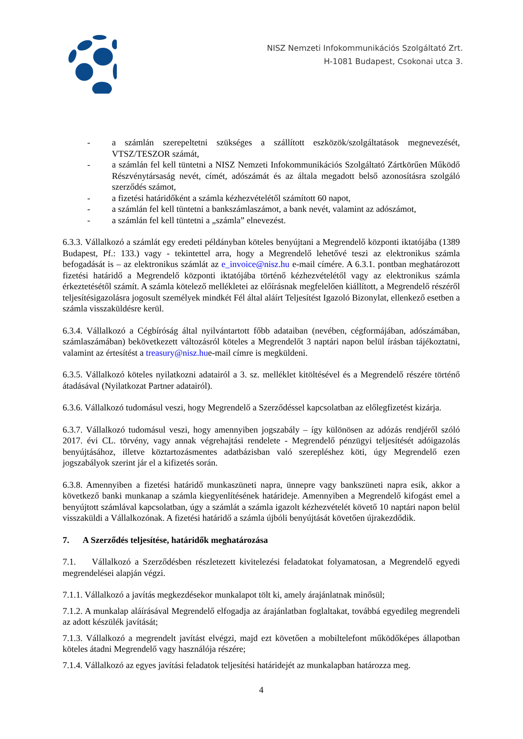NISZ Nemzeti Infokommunikációs Szolgáltató Zrt.
H-1081 Budapest, Csokonai utca 3.
- a számlán szerepeltetni szükséges a szállított eszközök/szolgáltatások megnevezését, VTSZ/TESZOR számát,
- a számlán fel kell tüntetni a NISZ Nemzeti Infokommunikációs Szolgáltató Zártkörűen Működő Részvénytársaság nevét, címét, adószámát és az általa megadott belső azonosításra szolgáló szerződés számot,
- a fizetési határidőként a számla kézhezvételétől számított 60 napot,
- a számlán fel kell tüntetni a bankszámlaszámot, a bank nevét, valamint az adószámot,
- a számlán fel kell tüntetni a „számla” elnevezést.
6.3.3. Vállalkozó a számlát egy eredeti példányban köteles benyújtani a Megrendelő központi iktatójába (1389 Budapest, Pf.: 133.) vagy - tekintettel arra, hogy a Megrendelő lehetővé teszi az elektronikus számla befogadását is – az elektronikus számlát az e_invoice@nisz.hu e-mail címére. A 6.3.1. pontban meghatározott fizetési határidő a Megrendelő központi iktatójába történő kézhezvételétől vagy az elektronikus számla érkeztetésétől számít. A számla kötelező mellékletei az előírásnak megfelelően kiállított, a Megrendelő részéről teljesítésigazolásra jogosult személyek mindkét Fél által aláírt Teljesítést Igazoló Bizonylat, ellenkező esetben a számla visszaküldésre kerül.
6.3.4. Vállalkozó a Cégbíróság által nyilvántartott főbb adataiban (nevében, cégformájában, adószámában, számlaszámában) bekövetkezett változásról köteles a Megrendelőt 3 naptári napon belül írásban tájékoztatni, valamint az értesítést a treasury@nisz.hue-mail címre is megküldeni.
6.3.5. Vállalkozó köteles nyilatkozni adatairól a 3. sz. melléklet kitöltésével és a Megrendelő részére történő átadásával (Nyilatkozat Partner adatairól).
6.3.6. Vállalkozó tudomásul veszi, hogy Megrendelő a Szerződéssel kapcsolatban az előlegfizetést kizárja.
6.3.7. Vállalkozó tudomásul veszi, hogy amennyiben jogszabály – így különösen az adózás rendjéről szóló 2017. évi CL. törvény, vagy annak végrehajtási rendelete - Megrendelő pénzügyi teljesítését adóigazolás benyújtásához, illetve köztartozásmentes adatbázisban való szerepléshez köti, úgy Megrendelő ezen jogszabályok szerint jár el a kifizetés során.
6.3.8. Amennyiben a fizetési határidő munkaszüneti napra, ünnepre vagy bankszüneti napra esik, akkor a következő banki munkanap a számla kiegyenlítésének határideje. Amennyiben a Megrendelő kifogást emel a benyújtott számlával kapcsolatban, úgy a számlát a számla igazolt kézhezvételét követő 10 naptári napon belül visszaküldi a Vállalkozónak. A fizetési határidő a számla újbóli benyújtását követően újrakezdődik.
7. A Szerződés teljesítése, határidők meghatározása
7.1. Vállalkozó a Szerződésben részletezett kivitelezési feladatokat folyamatosan, a Megrendelő egyedi megrendelései alapján végzi.
7.1.1. Vállalkozó a javítás megkezdésekor munkalapot tölt ki, amely árajánlatnak minősül;
7.1.2. A munkalap aláírásával Megrendelő elfogadja az árajánlatban foglaltakat, továbbá egyedileg megrendeli az adott készülék javítását;
7.1.3. Vállalkozó a megrendelt javítást elvégzi, majd ezt követően a mobiltelefont működőképes állapotban köteles átadni Megrendelő vagy használója részére;
7.1.4. Vállalkozó az egyes javítási feladatok teljesítési határidejét az munkalapban határozza meg.
4